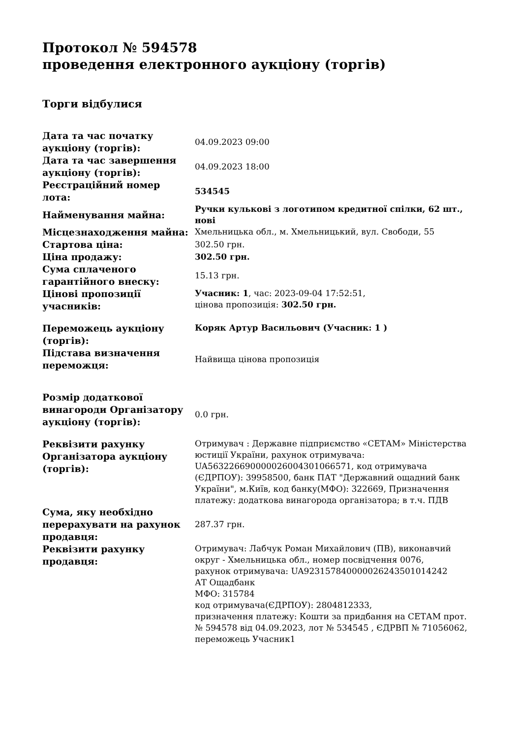Протокол № 594578
проведення електронного аукціону (торгів)
Торги відбулися
| Дата та час початку аукціону (торгів): | 04.09.2023 09:00 |
| Дата та час завершення аукціону (торгів): | 04.09.2023 18:00 |
| Реєстраційний номер лота: | 534545 |
| Найменування майна: | Ручки кулькові з логотипом кредитної спілки, 62 шт., нові |
| Місцезнаходження майна: | Хмельницька обл., м. Хмельницький, вул. Свободи, 55 |
| Стартова ціна: | 302.50 грн. |
| Ціна продажу: | 302.50 грн. |
| Сума сплаченого гарантійного внеску: | 15.13 грн. |
| Цінові пропозиції учасників: | Учасник: 1 , час: 2023-09-04 17:52:51, цінова пропозиція: 302.50 грн. |
| Переможець аукціону (торгів): | Коряк Артур Васильович (Учасник: 1 ) |
| Підстава визначення переможця: | Найвища цінова пропозиція |
| Розмір додаткової винагороди Організатору аукціону (торгів): | 0.0 грн. |
| Реквізити рахунку Організатора аукціону (торгів): | Отримувач : Державне підприємство «СЕТАМ» Міністерства юстиції України, рахунок отримувача: UA563226690000026004301066571, код отримувача (ЄДРПОУ): 39958500, банк ПАТ "Державний ощадний банк України", м.Київ, код банку(МФО): 322669, Призначення платежу: додаткова винагорода організатора; в т.ч. ПДВ |
| Сума, яку необхідно перерахувати на рахунок продавця: | 287.37 грн. |
| Реквізити рахунку продавця: | Отримувач: Лабчук Роман Михайлович (ПВ), виконавчий округ - Хмельницька обл., номер посвідчення 0076, рахунок отримувача: UA923157840000026243501014242 АТ Ощадбанк МФО: 315784 код отримувача(ЄДРПОУ): 2804812333, призначення платежу: Кошти за придбання на СЕТАМ прот. № 594578 від 04.09.2023, лот № 534545 , ЄДРВП № 71056062, переможець Учасник1 |